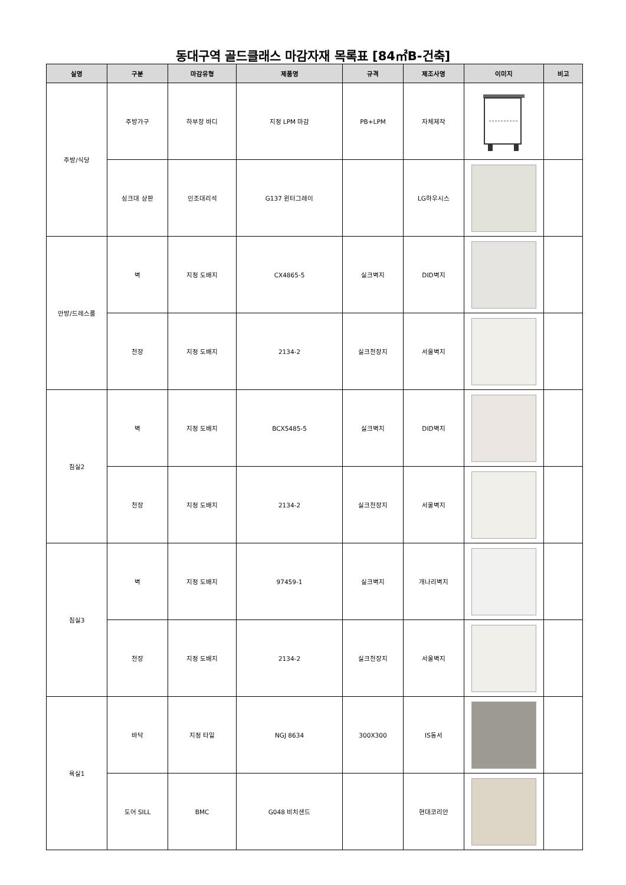동대구역 골드클래스 마감자재 목록표 [84㎡B-건축]
| 실명 | 구분 | 마감유형 | 제품명 | 규격 | 제조사명 | 이미지 | 비고 |
| --- | --- | --- | --- | --- | --- | --- | --- |
| 주방/식당 | 주방가구 | 하부장 바디 | 지정 LPM 마감 | PB+LPM | 자체제작 | | |
| | 싱크대 상판 | 인조대리석 | G137 윈터그레이 | | LG하우시스 | | |
| 안방/드레스룸 | 벽 | 지정 도배지 | CX4865-5 | 실크벽지 | DID벽지 | | |
| | 천장 | 지정 도배지 | 2134-2 | 실크천장지 | 서울벽지 | | |
| 침실2 | 벽 | 지정 도배지 | BCX5485-5 | 실크벽지 | DID벽지 | | |
| | 천장 | 지정 도배지 | 2134-2 | 실크천장지 | 서울벽지 | | |
| 침실3 | 벽 | 지정 도배지 | 97459-1 | 실크벽지 | 개나리벽지 | | |
| | 천장 | 지정 도배지 | 2134-2 | 실크천장지 | 서울벽지 | | |
| 욕실1 | 바닥 | 지정 타일 | NGJ 8634 | 300X300 | IS동서 | | |
| | 도어 SILL | BMC | G048 비치샌드 | | 현대코리안 | | |